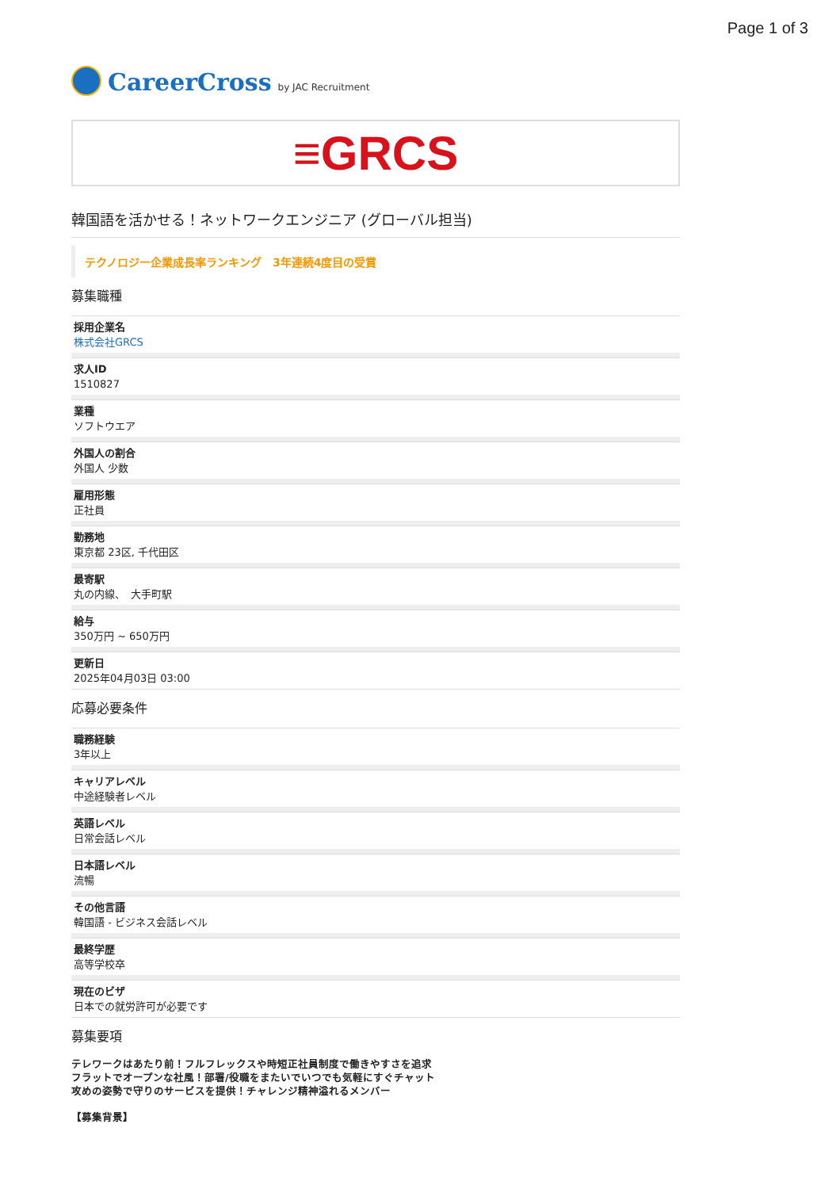Page 1 of 3
CareerCross by JAC Recruitment
≡GRCS
韓国語を活かせる！ネットワークエンジニア (グローバル担当)
テクノロジー企業成長率ランキング　3年連続4度目の受賞
募集職種
採用企業名
株式会社GRCS
求人ID
1510827
業種
ソフトウエア
外国人の割合
外国人 少数
雇用形態
正社員
勤務地
東京都 23区, 千代田区
最寄駅
丸の内線、　大手町駅
給与
350万円 ~ 650万円
更新日
2025年04月03日 03:00
応募必要条件
職務経験
3年以上
キャリアレベル
中途経験者レベル
英語レベル
日常会話レベル
日本語レベル
流暢
その他言語
韓国語 - ビジネス会話レベル
最終学歴
高等学校卒
現在のビザ
日本での就労許可が必要です
募集要項
テレワークはあたり前！フルフレックスや時短正社員制度で働きやすさを追求
フラットでオープンな社風！部署/役職をまたいでいつでも気軽にすぐチャット
攻めの姿勢で守りのサービスを提供！チャレンジ精神溢れるメンバー
【募集背景】